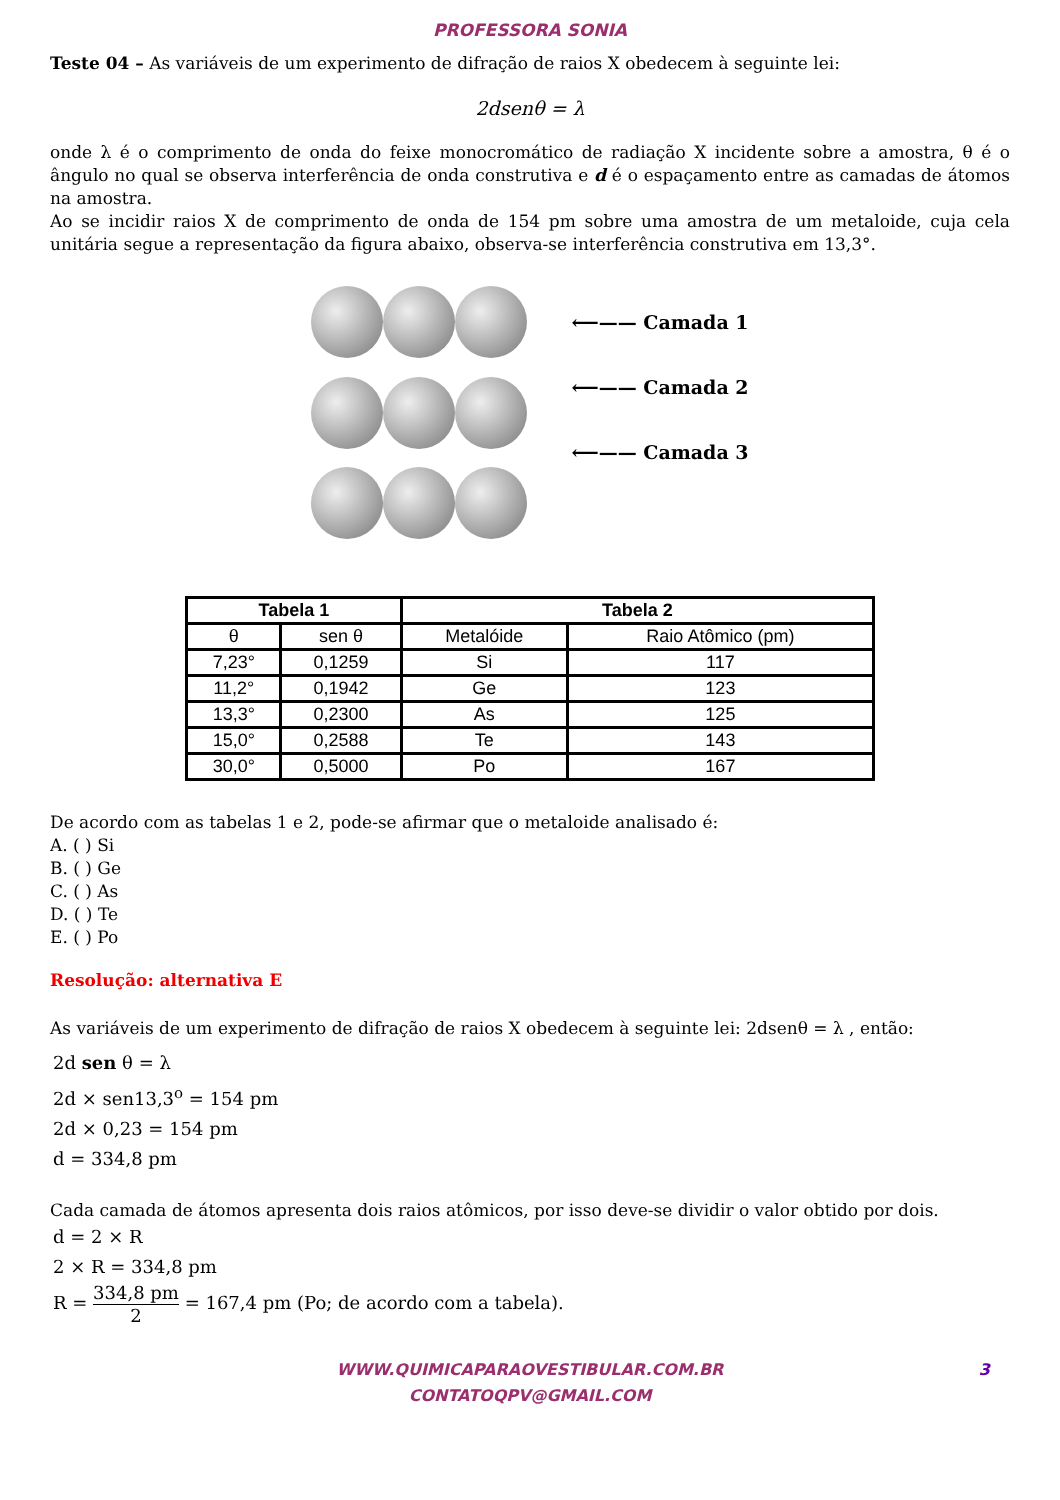PROFESSORA SONIA
Teste 04 – As variáveis de um experimento de difração de raios X obedecem à seguinte lei:
2dsenθ = λ
onde λ é o comprimento de onda do feixe monocromático de radiação X incidente sobre a amostra, θ é o ângulo no qual se observa interferência de onda construtiva e d é o espaçamento entre as camadas de átomos na amostra.
Ao se incidir raios X de comprimento de onda de 154 pm sobre uma amostra de um metaloide, cuja cela unitária segue a representação da figura abaixo, observa-se interferência construtiva em 13,3°.
⟵—— Camada 1
⟵—— Camada 2
⟵—— Camada 3
| Tabela 1 | | Tabela 2 | |
| --- | --- | --- | --- |
| θ | sen θ | Metalóide | Raio Atômico (pm) |
| 7,23° | 0,1259 | Si | 117 |
| 11,2° | 0,1942 | Ge | 123 |
| 13,3° | 0,2300 | As | 125 |
| 15,0° | 0,2588 | Te | 143 |
| 30,0° | 0,5000 | Po | 167 |
De acordo com as tabelas 1 e 2, pode-se afirmar que o metaloide analisado é:
A. ( ) Si
B. ( ) Ge
C. ( ) As
D. ( ) Te
E. ( ) Po
Resolução: alternativa E
As variáveis de um experimento de difração de raios X obedecem à seguinte lei: 2dsenθ = λ , então:
2d sen θ = λ
2d × sen13,3<sup>o</sup> = 154 pm
2d × 0,23 = 154 pm
d = 334,8 pm
Cada camada de átomos apresenta dois raios atômicos, por isso deve-se dividir o valor obtido por dois.
d = 2 × R
2 × R = 334,8 pm
R = 334,8 pm 2 = 167,4 pm (Po; de acordo com a tabela).
WWW.QUIMICAPARAOVESTIBULAR.COM.BR
CONTATOQPV@GMAIL.COM
3